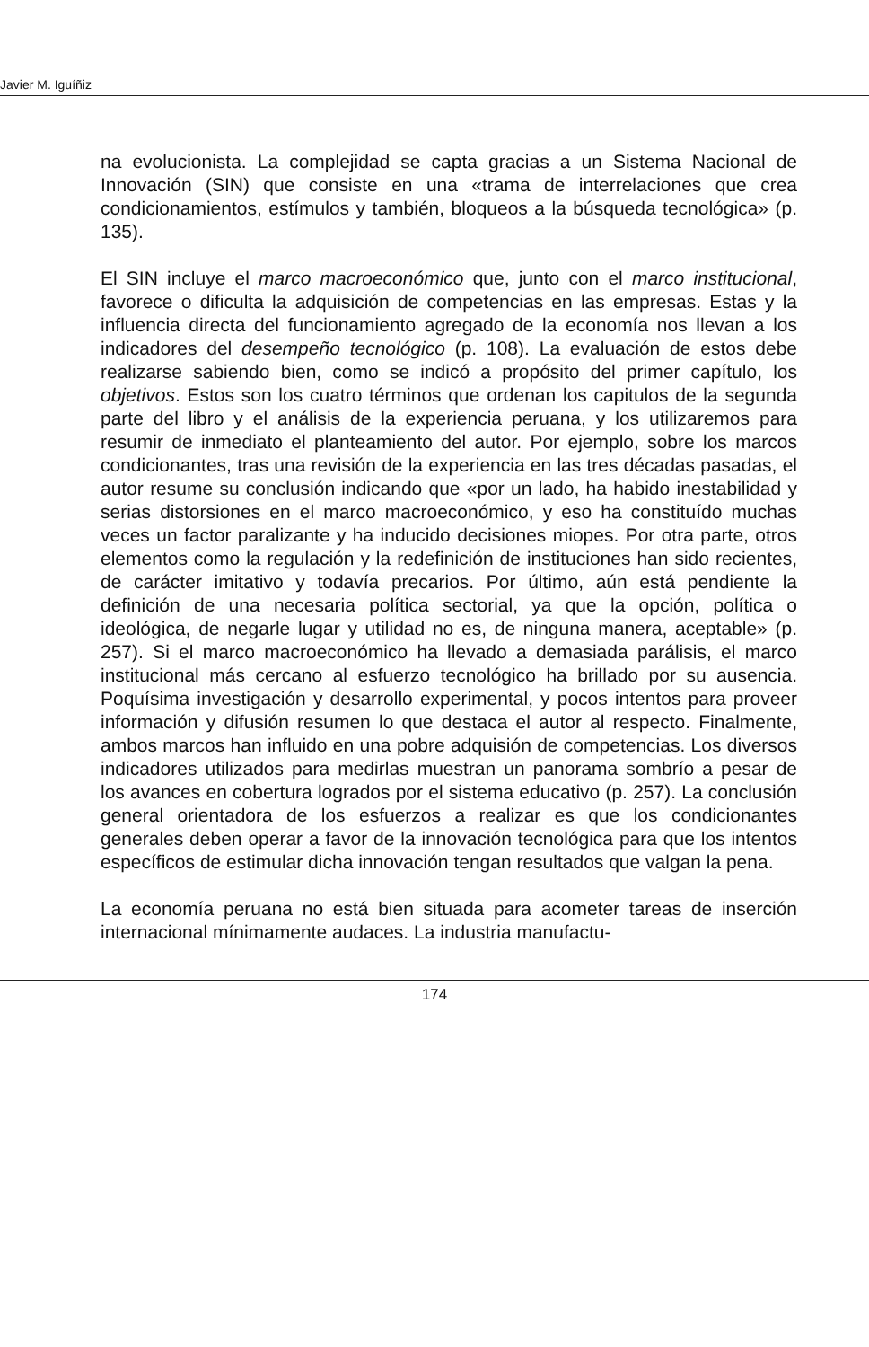Javier M. Iguíñiz
na evolucionista. La complejidad se capta gracias a un Sistema Nacional de Innovación (SIN) que consiste en una «trama de interrelaciones que crea condicionamientos, estímulos y también, bloqueos a la búsqueda tecnológica» (p. 135).
El SIN incluye el marco macroeconómico que, junto con el marco institucional, favorece o dificulta la adquisición de competencias en las empresas. Estas y la influencia directa del funcionamiento agregado de la economía nos llevan a los indicadores del desempeño tecnológico (p. 108). La evaluación de estos debe realizarse sabiendo bien, como se indicó a propósito del primer capítulo, los objetivos. Estos son los cuatro términos que ordenan los capitulos de la segunda parte del libro y el análisis de la experiencia peruana, y los utilizaremos para resumir de inmediato el planteamiento del autor. Por ejemplo, sobre los marcos condicionantes, tras una revisión de la experiencia en las tres décadas pasadas, el autor resume su conclusión indicando que «por un lado, ha habido inestabilidad y serias distorsiones en el marco macroeconómico, y eso ha constituído muchas veces un factor paralizante y ha inducido decisiones miopes. Por otra parte, otros elementos como la regulación y la redefinición de instituciones han sido recientes, de carácter imitativo y todavía precarios. Por último, aún está pendiente la definición de una necesaria política sectorial, ya que la opción, política o ideológica, de negarle lugar y utilidad no es, de ninguna manera, aceptable» (p. 257). Si el marco macroeconómico ha llevado a demasiada parálisis, el marco institucional más cercano al esfuerzo tecnológico ha brillado por su ausencia. Poquísima investigación y desarrollo experimental, y pocos intentos para proveer información y difusión resumen lo que destaca el autor al respecto. Finalmente, ambos marcos han influido en una pobre adquisión de competencias. Los diversos indicadores utilizados para medirlas muestran un panorama sombrío a pesar de los avances en cobertura logrados por el sistema educativo (p. 257). La conclusión general orientadora de los esfuerzos a realizar es que los condicionantes generales deben operar a favor de la innovación tecnológica para que los intentos específicos de estimular dicha innovación tengan resultados que valgan la pena.
La economía peruana no está bien situada para acometer tareas de inserción internacional mínimamente audaces. La industria manufactu-
174